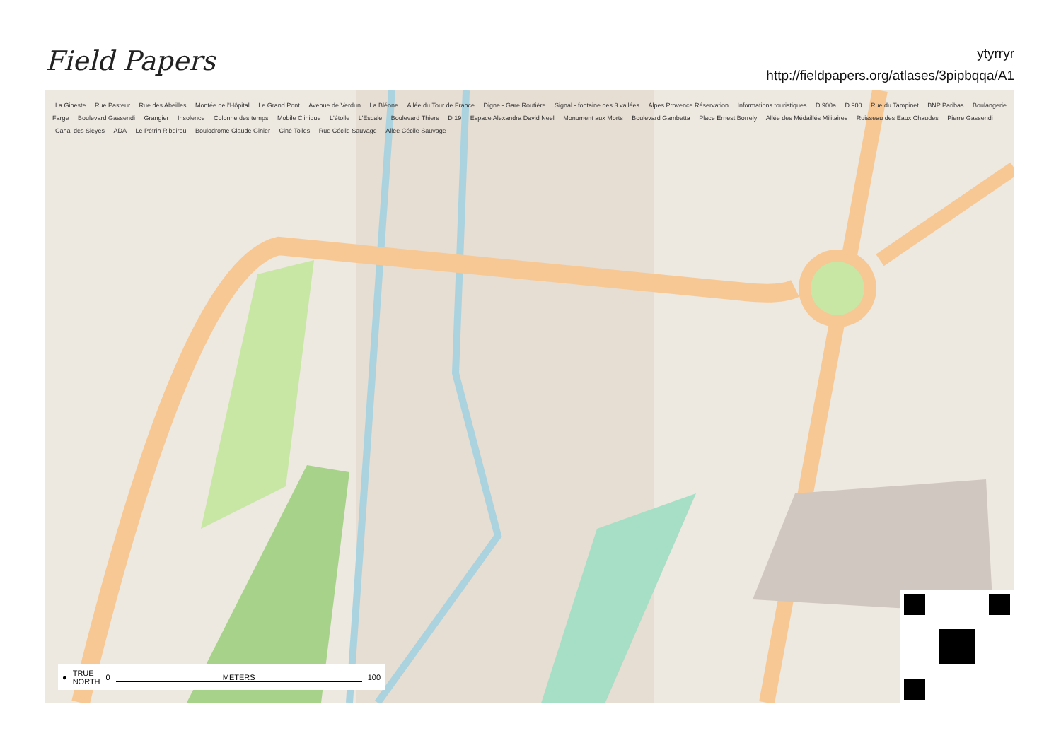Field Papers
ytyrryr
http://fieldpapers.org/atlases/3pipbqqa/A1
La Gineste Rue Pasteur Rue des Abeilles Montée de l'Hôpital Le Grand Pont Avenue de Verdun La Bléone Allée du Tour de France Digne - Gare Routière Signal - fontaine des 3 vallées Alpes Provence Réservation Informations touristiques D 900a D 900 Rue du Tampinet BNP Paribas Boulangerie Farge Boulevard Gassendi Grangier Insolence Colonne des temps Mobile Clinique L'étoile L'Escale Boulevard Thiers D 19 Espace Alexandra David Neel Monument aux Morts Boulevard Gambetta Place Ernest Borrely Allée des Médaillés Militaires Ruisseau des Eaux Chaudes Pierre Gassendi Canal des Sieyes ADA Le Pétrin Ribeirou Boulodrome Claude Ginier Ciné Toiles Rue Cécile Sauvage Allée Cécile Sauvage
● TRUE
NORTH 0 METERS 100